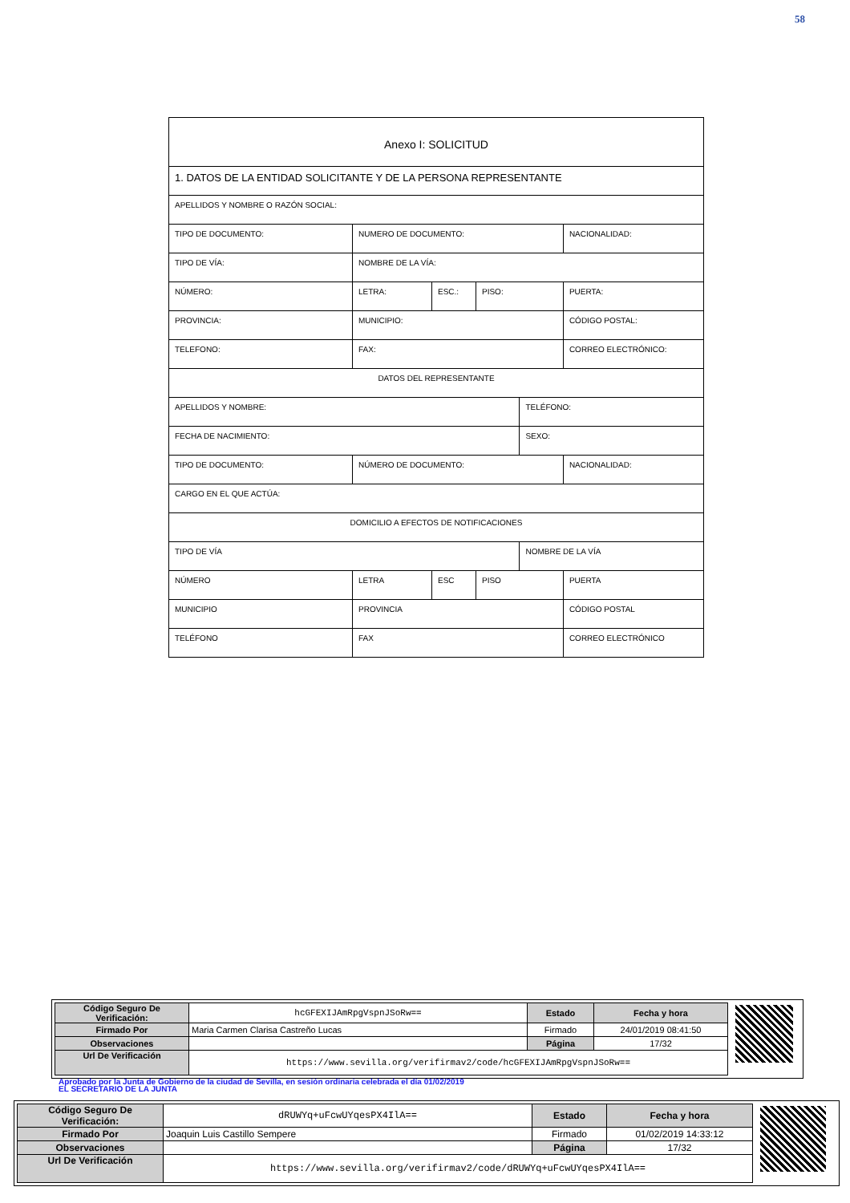58
| Anexo I: SOLICITUD | | | | | |
| 1. DATOS DE LA ENTIDAD SOLICITANTE Y DE LA PERSONA REPRESENTANTE | | | | | |
| APELLIDOS Y NOMBRE O RAZÓN SOCIAL: | | | | | |
| TIPO DE DOCUMENTO: | NUMERO DE DOCUMENTO: | | | | NACIONALIDAD: |
| TIPO DE VÍA: | NOMBRE DE LA VÍA: | | | | |
| NÚMERO: | LETRA: | ESC.: | PISO: | | PUERTA: |
| PROVINCIA: | MUNICIPIO: | | | | CÓDIGO POSTAL: |
| TELEFONO: | FAX: | | | | CORREO ELECTRÓNICO: |
| DATOS DEL REPRESENTANTE | | | | | |
| APELLIDOS Y NOMBRE: | | | | TELÉFONO: | |
| FECHA DE NACIMIENTO: | | | | SEXO: | |
| TIPO DE DOCUMENTO: | NÚMERO DE DOCUMENTO: | | | | NACIONALIDAD: |
| CARGO EN EL QUE ACTÚA: | | | | | |
| DOMICILIO A EFECTOS DE NOTIFICACIONES | | | | | |
| TIPO DE VÍA | | | | NOMBRE DE LA VÍA | |
| NÚMERO | LETRA | ESC | PISO | | PUERTA |
| MUNICIPIO | PROVINCIA | | | | CÓDIGO POSTAL |
| TELÉFONO | FAX | | | | CORREO ELECTRÓNICO |
| Código Seguro De Verificación: | hcGFEXIJAmRpgVspnJSoRw== | Estado | Fecha y hora |
| Firmado Por | Maria Carmen Clarisa Castreño Lucas | Firmado | 24/01/2019 08:41:50 |
| Observaciones | | Página | 17/32 |
| Url De Verificación | https://www.sevilla.org/verifirmav2/code/hcGFEXIJAmRpgVspnJSoRw== | | |
Aprobado por la Junta de Gobierno de la ciudad de Sevilla, en sesión ordinaria celebrada el día 01/02/2019
EL SECRETARIO DE LA JUNTA
| Código Seguro De Verificación: | dRUWYq+uFcwUYqesPX4IlA== | Estado | Fecha y hora |
| Firmado Por | Joaquin Luis Castillo Sempere | Firmado | 01/02/2019 14:33:12 |
| Observaciones | | Página | 17/32 |
| Url De Verificación | https://www.sevilla.org/verifirmav2/code/dRUWYq+uFcwUYqesPX4IlA== | | |